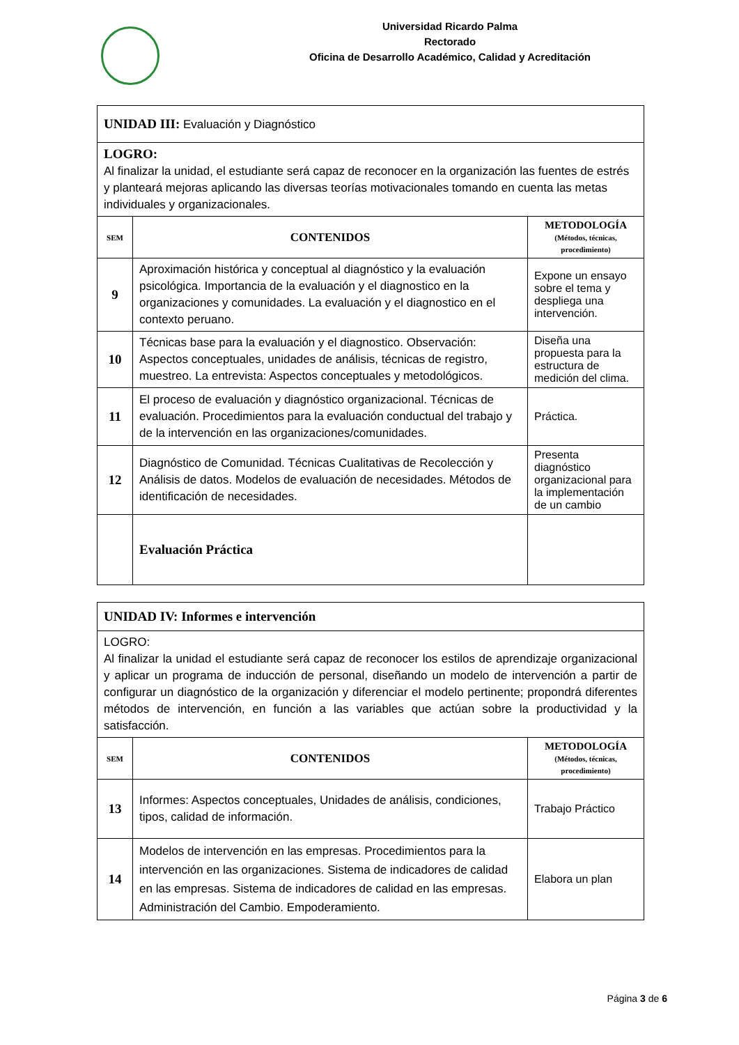Universidad Ricardo Palma
Rectorado
Oficina de Desarrollo Académico, Calidad y Acreditación
| UNIDAD III: Evaluación y Diagnóstico | | |
| LOGRO: Al finalizar la unidad, el estudiante será capaz de reconocer en la organización las fuentes de estrés y planteará mejoras aplicando las diversas teorías motivacionales tomando en cuenta las metas individuales y organizacionales. | | |
| SEM | CONTENIDOS | METODOLOGÍA (Métodos, técnicas, procedimiento) |
| 9 | Aproximación histórica y conceptual al diagnóstico y la evaluación psicológica. Importancia de la evaluación y el diagnostico en la organizaciones y comunidades. La evaluación y el diagnostico en el contexto peruano. | Expone un ensayo sobre el tema y despliega una intervención. |
| 10 | Técnicas base para la evaluación y el diagnostico. Observación: Aspectos conceptuales, unidades de análisis, técnicas de registro, muestreo. La entrevista: Aspectos conceptuales y metodológicos. | Diseña una propuesta para la estructura de medición del clima. |
| 11 | El proceso de evaluación y diagnóstico organizacional. Técnicas de evaluación. Procedimientos para la evaluación conductual del trabajo y de la intervención en las organizaciones/comunidades. | Práctica. |
| 12 | Diagnóstico de Comunidad. Técnicas Cualitativas de Recolección y Análisis de datos. Modelos de evaluación de necesidades. Métodos de identificación de necesidades. | Presenta diagnóstico organizacional para la implementación de un cambio |
| | Evaluación Práctica | |
| UNIDAD IV: Informes e intervención | | |
| LOGRO: Al finalizar la unidad el estudiante será capaz de reconocer los estilos de aprendizaje organizacional y aplicar un programa de inducción de personal, diseñando un modelo de intervención a partir de configurar un diagnóstico de la organización y diferenciar el modelo pertinente; propondrá diferentes métodos de intervención, en función a las variables que actúan sobre la productividad y la satisfacción. | | |
| SEM | CONTENIDOS | METODOLOGÍA (Métodos, técnicas, procedimiento) |
| 13 | Informes: Aspectos conceptuales, Unidades de análisis, condiciones, tipos, calidad de información. | Trabajo Práctico |
| 14 | Modelos de intervención en las empresas. Procedimientos para la intervención en las organizaciones. Sistema de indicadores de calidad en las empresas. Sistema de indicadores de calidad en las empresas. Administración del Cambio. Empoderamiento. | Elabora un plan |
Página 3 de 6